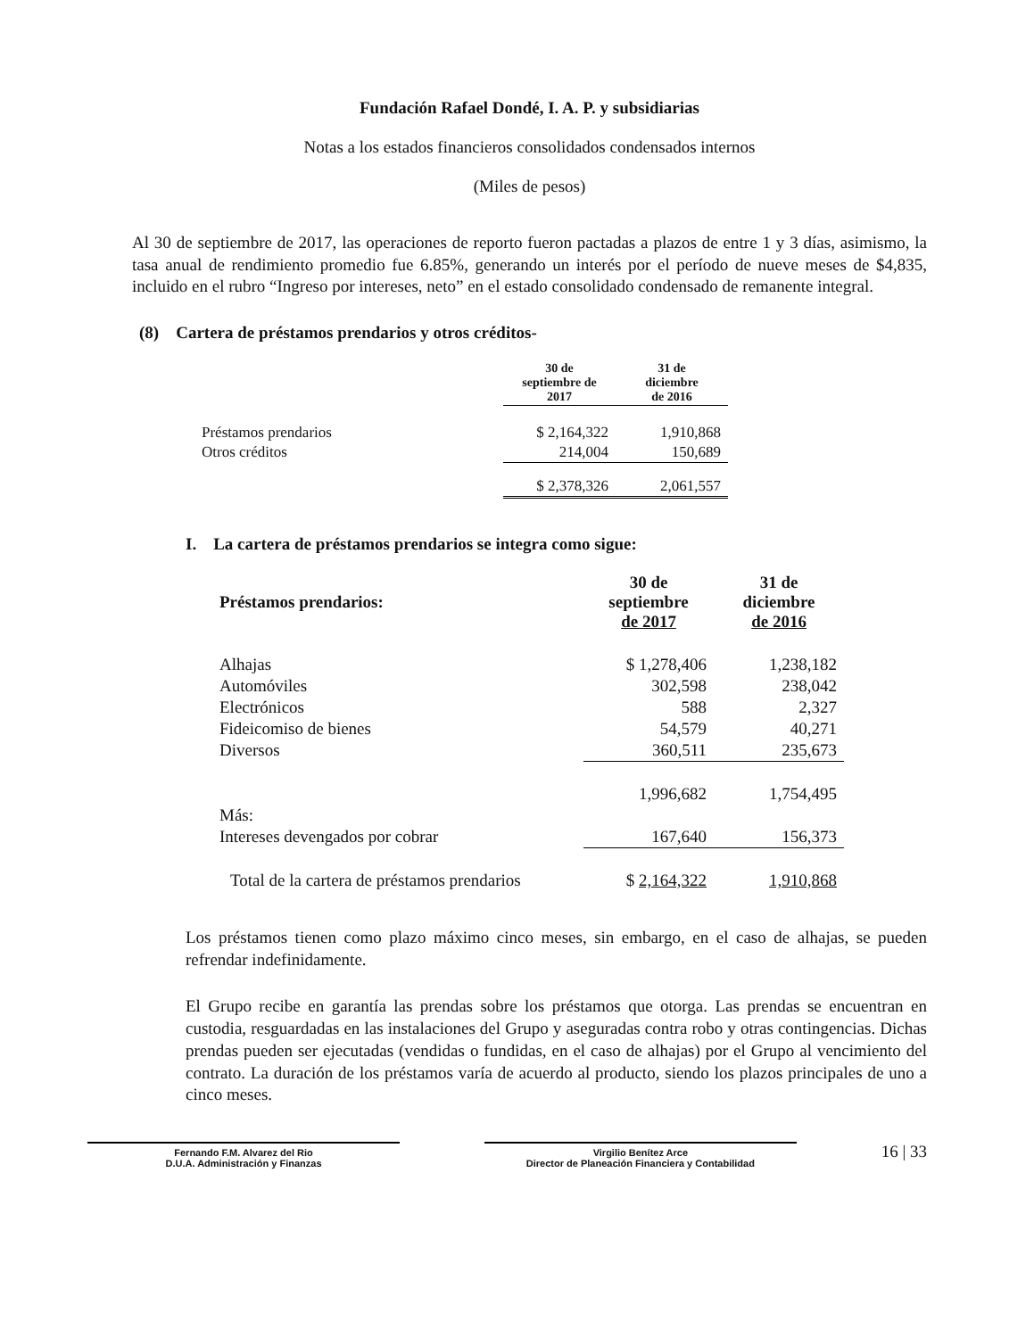Fundación Rafael Dondé, I. A. P. y subsidiarias
Notas a los estados financieros consolidados condensados internos
(Miles de pesos)
Al 30 de septiembre de 2017, las operaciones de reporto fueron pactadas a plazos de entre 1 y 3 días, asimismo, la tasa anual de rendimiento promedio fue 6.85%, generando un interés por el período de nueve meses de $4,835, incluido en el rubro “Ingreso por intereses, neto” en el estado consolidado condensado de remanente integral.
(8) Cartera de préstamos prendarios y otros créditos-
| | 30 de septiembre de 2017 | 31 de diciembre de 2016 |
| --- | --- | --- |
| Préstamos prendarios | $ 2,164,322 | 1,910,868 |
| Otros créditos | 214,004 | 150,689 |
| | $ 2,378,326 | 2,061,557 |
I. La cartera de préstamos prendarios se integra como sigue:
| Préstamos prendarios: | 30 de septiembre de 2017 | 31 de diciembre de 2016 |
| --- | --- | --- |
| Alhajas | $ 1,278,406 | 1,238,182 |
| Automóviles | 302,598 | 238,042 |
| Electrónicos | 588 | 2,327 |
| Fideicomiso de bienes | 54,579 | 40,271 |
| Diversos | 360,511 | 235,673 |
| | 1,996,682 | 1,754,495 |
| Más: | | |
| Intereses devengados por cobrar | 167,640 | 156,373 |
| Total de la cartera de préstamos prendarios | $ 2,164,322 | 1,910,868 |
Los préstamos tienen como plazo máximo cinco meses, sin embargo, en el caso de alhajas, se pueden refrendar indefinidamente.
El Grupo recibe en garantía las prendas sobre los préstamos que otorga. Las prendas se encuentran en custodia, resguardadas en las instalaciones del Grupo y aseguradas contra robo y otras contingencias. Dichas prendas pueden ser ejecutadas (vendidas o fundidas, en el caso de alhajas) por el Grupo al vencimiento del contrato. La duración de los préstamos varía de acuerdo al producto, siendo los plazos principales de uno a cinco meses.
Fernando F.M. Alvarez del Rio
D.U.A. Administración y Finanzas
Virgilio Benítez Arce
Director de Planeación Financiera y Contabilidad
16 | 33